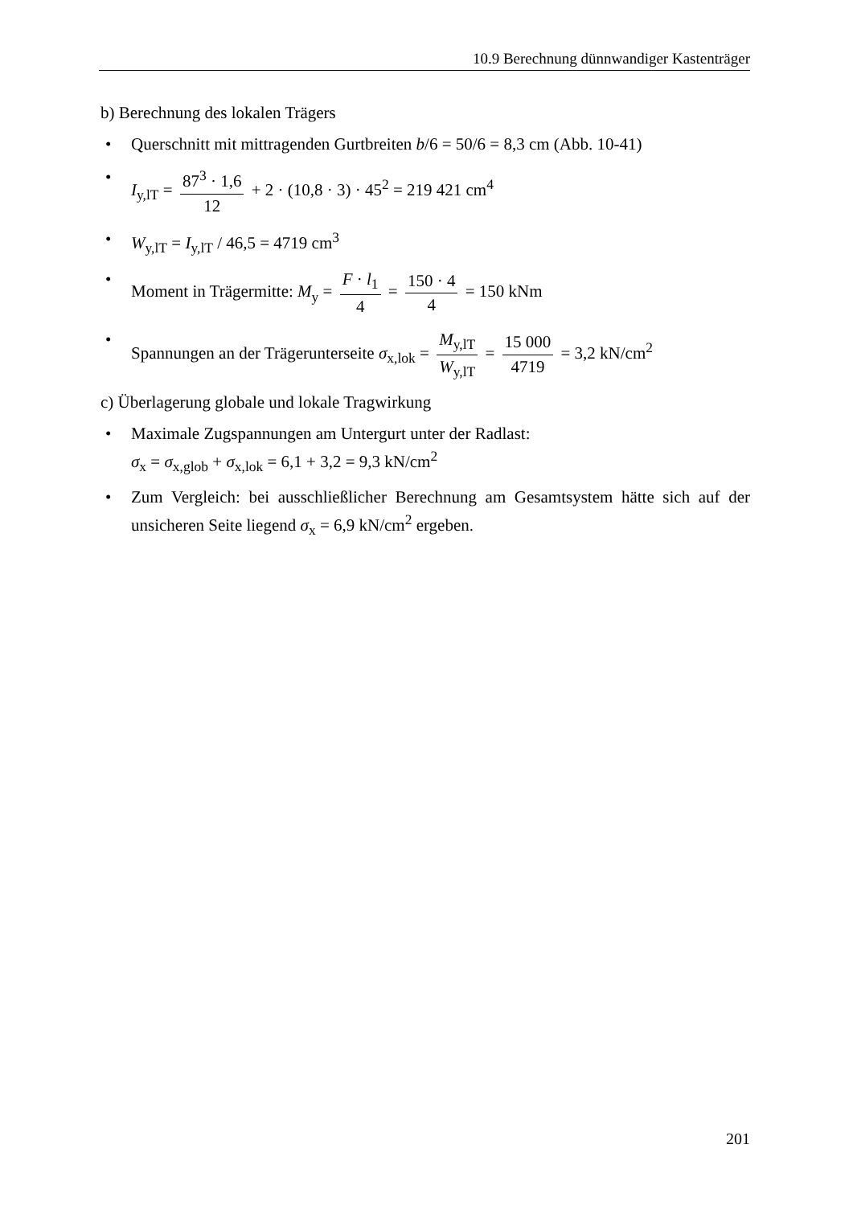10.9 Berechnung dünnwandiger Kastenträger
b) Berechnung des lokalen Trägers
• Querschnitt mit mittragenden Gurtbreiten b/6 = 50/6 = 8,3 cm (Abb. 10-41)
• I<sub>y,lT</sub> = 87<sup>3</sup> · 1,6 12 + 2 · (10,8 · 3) · 45<sup>2</sup> = 219 421 cm<sup>4</sup>
• W<sub>y,lT</sub> = I<sub>y,lT</sub> / 46,5 = 4719 cm<sup>3</sup>
• Moment in Trägermitte: M<sub>y</sub> = F · l<sub>1</sub> 4 = 150 · 4 4 = 150 kNm
• Spannungen an der Trägerunterseite σ<sub>x,lok</sub> = M<sub>y,lT</sub> W<sub>y,lT</sub> = 15 000 4719 = 3,2 kN/cm<sup>2</sup>
c) Überlagerung globale und lokale Tragwirkung
• Maximale Zugspannungen am Untergurt unter der Radlast:
σ<sub>x</sub> = σ<sub>x,glob</sub> + σ<sub>x,lok</sub> = 6,1 + 3,2 = 9,3 kN/cm<sup>2</sup>
• Zum Vergleich: bei ausschließlicher Berechnung am Gesamtsystem hätte sich auf der unsicheren Seite liegend σ<sub>x</sub> = 6,9 kN/cm<sup>2</sup> ergeben.
201